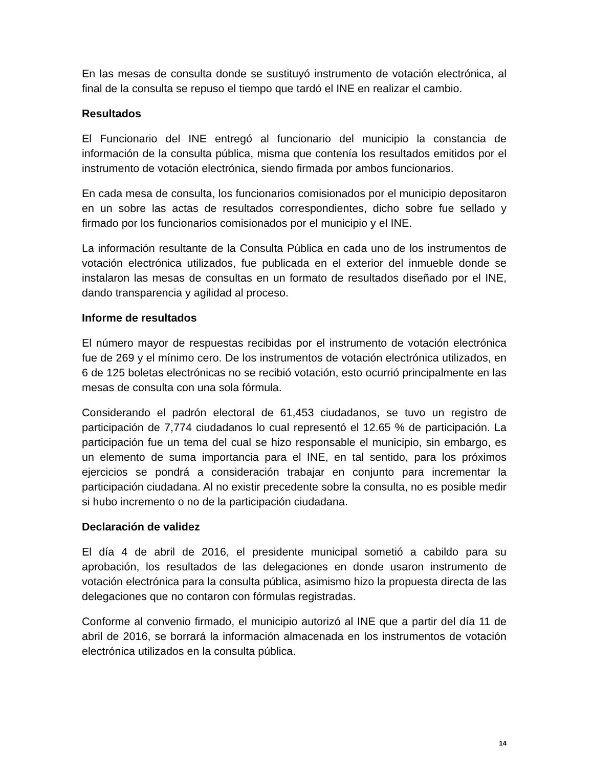En las mesas de consulta donde se sustituyó instrumento de votación electrónica, al final de la consulta se repuso el tiempo que tardó el INE en realizar el cambio.
Resultados
El Funcionario del INE entregó al funcionario del municipio la constancia de información de la consulta pública, misma que contenía los resultados emitidos por el instrumento de votación electrónica, siendo firmada por ambos funcionarios.
En cada mesa de consulta, los funcionarios comisionados por el municipio depositaron en un sobre las actas de resultados correspondientes, dicho sobre fue sellado y firmado por los funcionarios comisionados por el municipio y el INE.
La información resultante de la Consulta Pública en cada uno de los instrumentos de votación electrónica utilizados, fue publicada en el exterior del inmueble donde se instalaron las mesas de consultas en un formato de resultados diseñado por el INE, dando transparencia y agilidad al proceso.
Informe de resultados
El número mayor de respuestas recibidas por el instrumento de votación electrónica fue de 269 y el mínimo cero. De los instrumentos de votación electrónica utilizados, en 6 de 125 boletas electrónicas no se recibió votación, esto ocurrió principalmente en las mesas de consulta con una sola fórmula.
Considerando el padrón electoral de 61,453 ciudadanos, se tuvo un registro de participación de 7,774 ciudadanos lo cual representó el 12.65 % de participación. La participación fue un tema del cual se hizo responsable el municipio, sin embargo, es un elemento de suma importancia para el INE, en tal sentido, para los próximos ejercicios se pondrá a consideración trabajar en conjunto para incrementar la participación ciudadana. Al no existir precedente sobre la consulta, no es posible medir si hubo incremento o no de la participación ciudadana.
Declaración de validez
El día 4 de abril de 2016, el presidente municipal sometió a cabildo para su aprobación, los resultados de las delegaciones en donde usaron instrumento de votación electrónica para la consulta pública, asimismo hizo la propuesta directa de las delegaciones que no contaron con fórmulas registradas.
Conforme al convenio firmado, el municipio autorizó al INE que a partir del día 11 de abril de 2016, se borrará la información almacenada en los instrumentos de votación electrónica utilizados en la consulta pública.
14